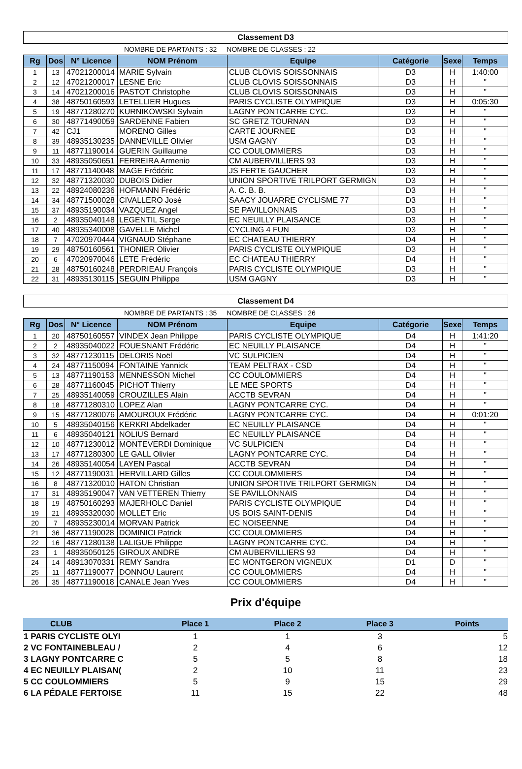Classement D3
NOMBRE DE PARTANTS : 32 NOMBRE DE CLASSES : 22
| Rg | Dos | N° Licence | NOM Prénom | Equipe | Catégorie | Sexe | Temps |
| --- | --- | --- | --- | --- | --- | --- | --- |
| 1 | 13 | 47021200014 | MARIE Sylvain | CLUB CLOVIS SOISSONNAIS | D3 | H | 1:40:00 |
| 2 | 12 | 47021200017 | LESNE Eric | CLUB CLOVIS SOISSONNAIS | D3 | H | " |
| 3 | 14 | 47021200016 | PASTOT Christophe | CLUB CLOVIS SOISSONNAIS | D3 | H | " |
| 4 | 38 | 48750160593 | LETELLIER Hugues | PARIS CYCLISTE OLYMPIQUE | D3 | H | 0:05:30 |
| 5 | 19 | 48771280270 | KURNIKOWSKI Sylvain | LAGNY PONTCARRE CYC. | D3 | H | " |
| 6 | 30 | 48771490059 | SARDENNE Fabien | SC GRETZ TOURNAN | D3 | H | " |
| 7 | 42 | CJ1 | MORENO Gilles | CARTE JOURNEE | D3 | H | " |
| 8 | 39 | 48935130235 | DANNEVILLE Olivier | USM GAGNY | D3 | H | " |
| 9 | 11 | 48771190014 | GUERIN Guillaume | CC COULOMMIERS | D3 | H | " |
| 10 | 33 | 48935050651 | FERREIRA Armenio | CM AUBERVILLIERS 93 | D3 | H | " |
| 11 | 17 | 48771140048 | MAGE Frédéric | JS FERTE GAUCHER | D3 | H | " |
| 12 | 32 | 48771320030 | DUBOIS Didier | UNION SPORTIVE TRILPORT GERMIGN | D3 | H | " |
| 13 | 22 | 48924080236 | HOFMANN Frédéric | A. C. B. B. | D3 | H | " |
| 14 | 34 | 48771500028 | CIVALLERO José | SAACY JOUARRE CYCLISME 77 | D3 | H | " |
| 15 | 37 | 48935190034 | VAZQUEZ Angel | SE PAVILLONNAIS | D3 | H | " |
| 16 | 2 | 48935040148 | LEGENTIL Serge | EC NEUILLY PLAISANCE | D3 | H | " |
| 17 | 40 | 48935340008 | GAVELLE Michel | CYCLING 4 FUN | D3 | H | " |
| 18 | 7 | 47020970444 | VIGNAUD Stéphane | EC CHATEAU THIERRY | D4 | H | " |
| 19 | 29 | 48750160561 | THONIER Olivier | PARIS CYCLISTE OLYMPIQUE | D3 | H | " |
| 20 | 6 | 47020970046 | LETE Frédéric | EC CHATEAU THIERRY | D4 | H | " |
| 21 | 28 | 48750160248 | PERDRIEAU François | PARIS CYCLISTE OLYMPIQUE | D3 | H | " |
| 22 | 31 | 48935130115 | SEGUIN Philippe | USM GAGNY | D3 | H | " |
Classement D4
NOMBRE DE PARTANTS : 35 NOMBRE DE CLASSES : 26
| Rg | Dos | N° Licence | NOM Prénom | Equipe | Catégorie | Sexe | Temps |
| --- | --- | --- | --- | --- | --- | --- | --- |
| 1 | 20 | 48750160557 | VINDEX Jean Philippe | PARIS CYCLISTE OLYMPIQUE | D4 | H | 1:41:20 |
| 2 | 2 | 48935040022 | FOUESNANT Frédéric | EC NEUILLY PLAISANCE | D4 | H | " |
| 3 | 32 | 48771230115 | DELORIS Noël | VC SULPICIEN | D4 | H | " |
| 4 | 24 | 48771150094 | FONTAINE Yannick | TEAM PELTRAX - CSD | D4 | H | " |
| 5 | 13 | 48771190153 | MENNESSON Michel | CC COULOMMIERS | D4 | H | " |
| 6 | 28 | 48771160045 | PICHOT Thierry | LE MEE SPORTS | D4 | H | " |
| 7 | 25 | 48935140059 | CROUZILLES Alain | ACCTB SEVRAN | D4 | H | " |
| 8 | 18 | 48771280310 | LOPEZ Alan | LAGNY PONTCARRE CYC. | D4 | H | " |
| 9 | 15 | 48771280076 | AMOUROUX Frédéric | LAGNY PONTCARRE CYC. | D4 | H | 0:01:20 |
| 10 | 5 | 48935040156 | KERKRI Abdelkader | EC NEUILLY PLAISANCE | D4 | H | " |
| 11 | 6 | 48935040121 | NOLIUS Bernard | EC NEUILLY PLAISANCE | D4 | H | " |
| 12 | 10 | 48771230012 | MONTEVERDI Dominique | VC SULPICIEN | D4 | H | " |
| 13 | 17 | 48771280300 | LE GALL Olivier | LAGNY PONTCARRE CYC. | D4 | H | " |
| 14 | 26 | 48935140054 | LAYEN Pascal | ACCTB SEVRAN | D4 | H | " |
| 15 | 12 | 48771190031 | HERVILLARD Gilles | CC COULOMMIERS | D4 | H | " |
| 16 | 8 | 48771320010 | HATON Christian | UNION SPORTIVE TRILPORT GERMIGN | D4 | H | " |
| 17 | 31 | 48935190047 | VAN VETTEREN Thierry | SE PAVILLONNAIS | D4 | H | " |
| 18 | 19 | 48750160293 | MAJERHOLC Daniel | PARIS CYCLISTE OLYMPIQUE | D4 | H | " |
| 19 | 21 | 48935320030 | MOLLET Eric | US BOIS SAINT-DENIS | D4 | H | " |
| 20 | 7 | 48935230014 | MORVAN Patrick | EC NOISEENNE | D4 | H | " |
| 21 | 36 | 48771190028 | DOMINICI Patrick | CC COULOMMIERS | D4 | H | " |
| 22 | 16 | 48771280138 | LALIGUE Philippe | LAGNY PONTCARRE CYC. | D4 | H | " |
| 23 | 1 | 48935050125 | GIROUX ANDRE | CM AUBERVILLIERS 93 | D4 | H | " |
| 24 | 14 | 48913070331 | REMY Sandra | EC MONTGERON VIGNEUX | D1 | D | " |
| 25 | 11 | 48771190077 | DONNOU Laurent | CC COULOMMIERS | D4 | H | " |
| 26 | 35 | 48771190018 | CANALE Jean Yves | CC COULOMMIERS | D4 | H | " |
Prix d'équipe
| CLUB | Place 1 | Place 2 | Place 3 | Points |
| --- | --- | --- | --- | --- |
| 1 PARIS CYCLISTE OLYI | 1 | 1 | 3 | 5 |
| 2 VC FONTAINEBLEAU / | 2 | 4 | 6 | 12 |
| 3 LAGNY PONTCARRE C | 5 | 5 | 8 | 18 |
| 4 EC NEUILLY PLAISAN( | 2 | 10 | 11 | 23 |
| 5 CC COULOMMIERS | 5 | 9 | 15 | 29 |
| 6 LA PÉDALE FERTOISE | 11 | 15 | 22 | 48 |